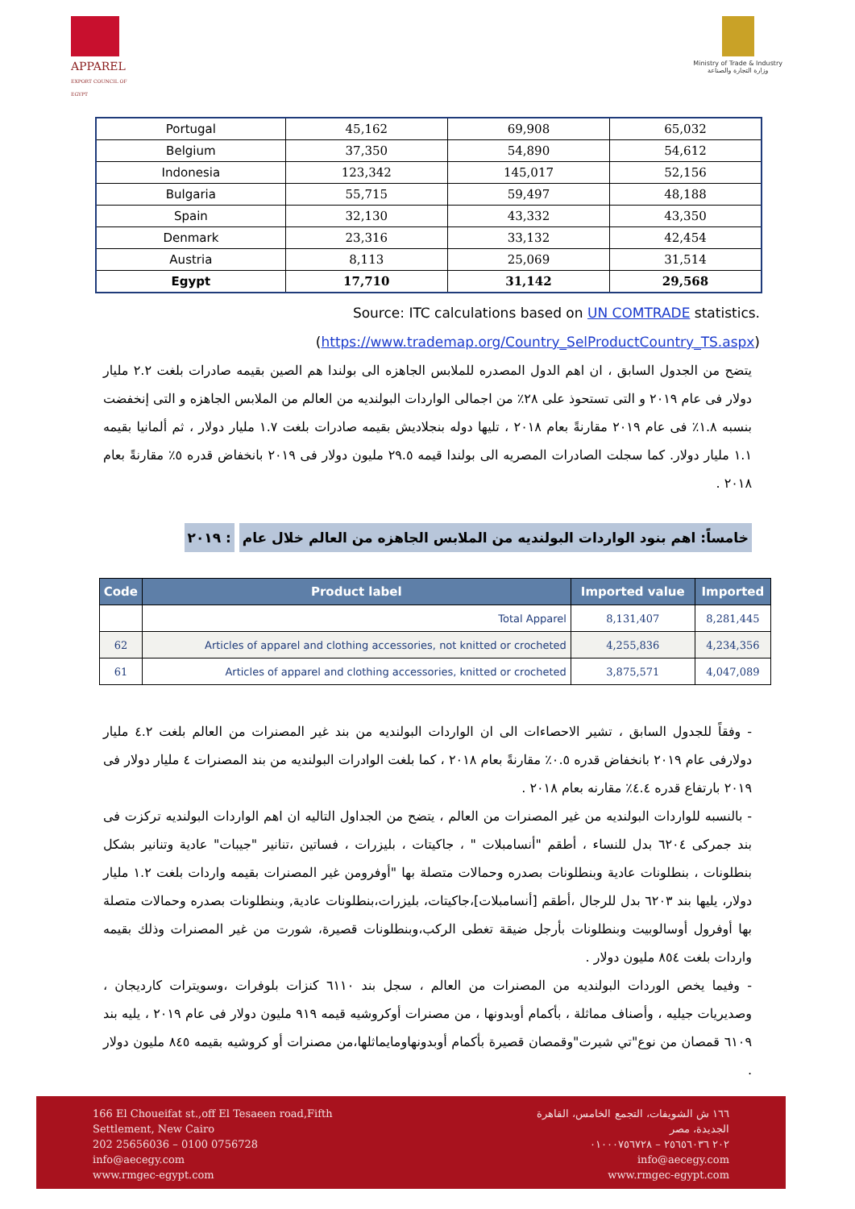APPAREL
EXPORT COUNCIL OF EGYPT
Ministry of Trade & Industry
وزارة التجارة والصناعة
| Portugal | 45,162 | 69,908 | 65,032 |
| Belgium | 37,350 | 54,890 | 54,612 |
| Indonesia | 123,342 | 145,017 | 52,156 |
| Bulgaria | 55,715 | 59,497 | 48,188 |
| Spain | 32,130 | 43,332 | 43,350 |
| Denmark | 23,316 | 33,132 | 42,454 |
| Austria | 8,113 | 25,069 | 31,514 |
| Egypt | 17,710 | 31,142 | 29,568 |
Source: ITC calculations based on UN COMTRADE statistics.
(https://www.trademap.org/Country_SelProductCountry_TS.aspx)
يتضح من الجدول السابق ، ان اهم الدول المصدره للملابس الجاهزه الى بولندا هم الصين بقيمه صادرات بلغت ٢.٢ مليار دولار فى عام ٢٠١٩ و التى تستحوذ على ٢٨٪ من اجمالى الواردات البولنديه من العالم من الملابس الجاهزه و التى إنخفضت بنسبه ١.٨٪ فى عام ٢٠١٩ مقارنةً بعام ٢٠١٨ ، تليها دوله بنجلاديش بقيمه صادرات بلغت ١.٧ مليار دولار ، ثم ألمانيا بقيمه ١.١ مليار دولار. كما سجلت الصادرات المصريه الى بولندا قيمه ٢٩.٥ مليون دولار فى ٢٠١٩ بانخفاض قدره ٥٪ مقارنةً بعام ٢٠١٨ .
خامساً: اهم بنود الواردات البولنديه من الملابس الجاهزه من العالم خلال عام : ٢٠١٩
| Code | Product label | Imported value | Imported |
| --- | --- | --- | --- |
| | Total Apparel | 8,131,407 | 8,281,445 |
| 62 | Articles of apparel and clothing accessories, not knitted or crocheted | 4,255,836 | 4,234,356 |
| 61 | Articles of apparel and clothing accessories, knitted or crocheted | 3,875,571 | 4,047,089 |
- وفقاً للجدول السابق ، تشير الاحصاءات الى ان الواردات البولنديه من بند غير المصنرات من العالم بلغت ٤.٢ مليار دولارفى عام ٢٠١٩ بانخفاض قدره ٠.٥٪ مقارنةً بعام ٢٠١٨ ، كما بلغت الوادرات البولنديه من بند المصنرات ٤ مليار دولار فى ٢٠١٩ بارتفاع قدره ٤.٤٪ مقارنه بعام ٢٠١٨ .
- بالنسبه للواردات البولنديه من غير المصنرات من العالم ، يتضح من الجداول التاليه ان اهم الواردات البولنديه تركزت فى بند جمركى ٦٢٠٤ بدل للنساء ، أطقم "أنسامبلات " ، جاكيتات ، بليزرات ، فساتين ،تنانير "جيبات" عادية وتنانير بشكل بنطلونات ، بنطلونات عادية وبنطلونات بصدره وحمالات متصلة بها "أوفرومن غير المصنرات بقيمه واردات بلغت ١.٢ مليار دولار، يليها بند ٦٢٠٣ بدل للرجال ،أطقم [أنسامبلات]،جاكيتات، بليزرات،بنطلونات عادية, وبنطلونات بصدره وحمالات متصلة بها أوفرول أوسالوبيت وبنطلونات بأرجل ضيقة تغطى الركب،وبنطلونات قصيرة، شورت من غير المصنرات وذلك بقيمه واردات بلغت ٨٥٤ مليون دولار .
- وفيما يخص الوردات البولنديه من المصنرات من العالم ، سجل بند ٦١١٠ كنزات بلوفرات ،وسويترات كارديجان ، وصديريات جيليه ، وأصناف مماثلة ، بأكمام أوبدونها ، من مصنرات أوكروشيه قيمه ٩١٩ مليون دولار فى عام ٢٠١٩ ، يليه بند ٦١٠٩ قمصان من نوع"تي شيرت"وقمصان قصيرة بأكمام أوبدونهاومايماثلها،من مصنرات أو كروشيه بقيمه ٨٤٥ مليون دولار .
166 El Choueifat st.,off El Tesaeen road,Fifth
Settlement, New Cairo
202 25656036 – 0100 0756728
info@aecegy.com
www.rmgec-egypt.com
١٦٦ ش الشويفات، التجمع الخامس، القاهرة
الجديدة، مصر
٢٠٢ ٢٥٦٥٦٠٣٦ – ٠١٠٠٠٧٥٦٧٢٨
info@aecegy.com
www.rmgec-egypt.com